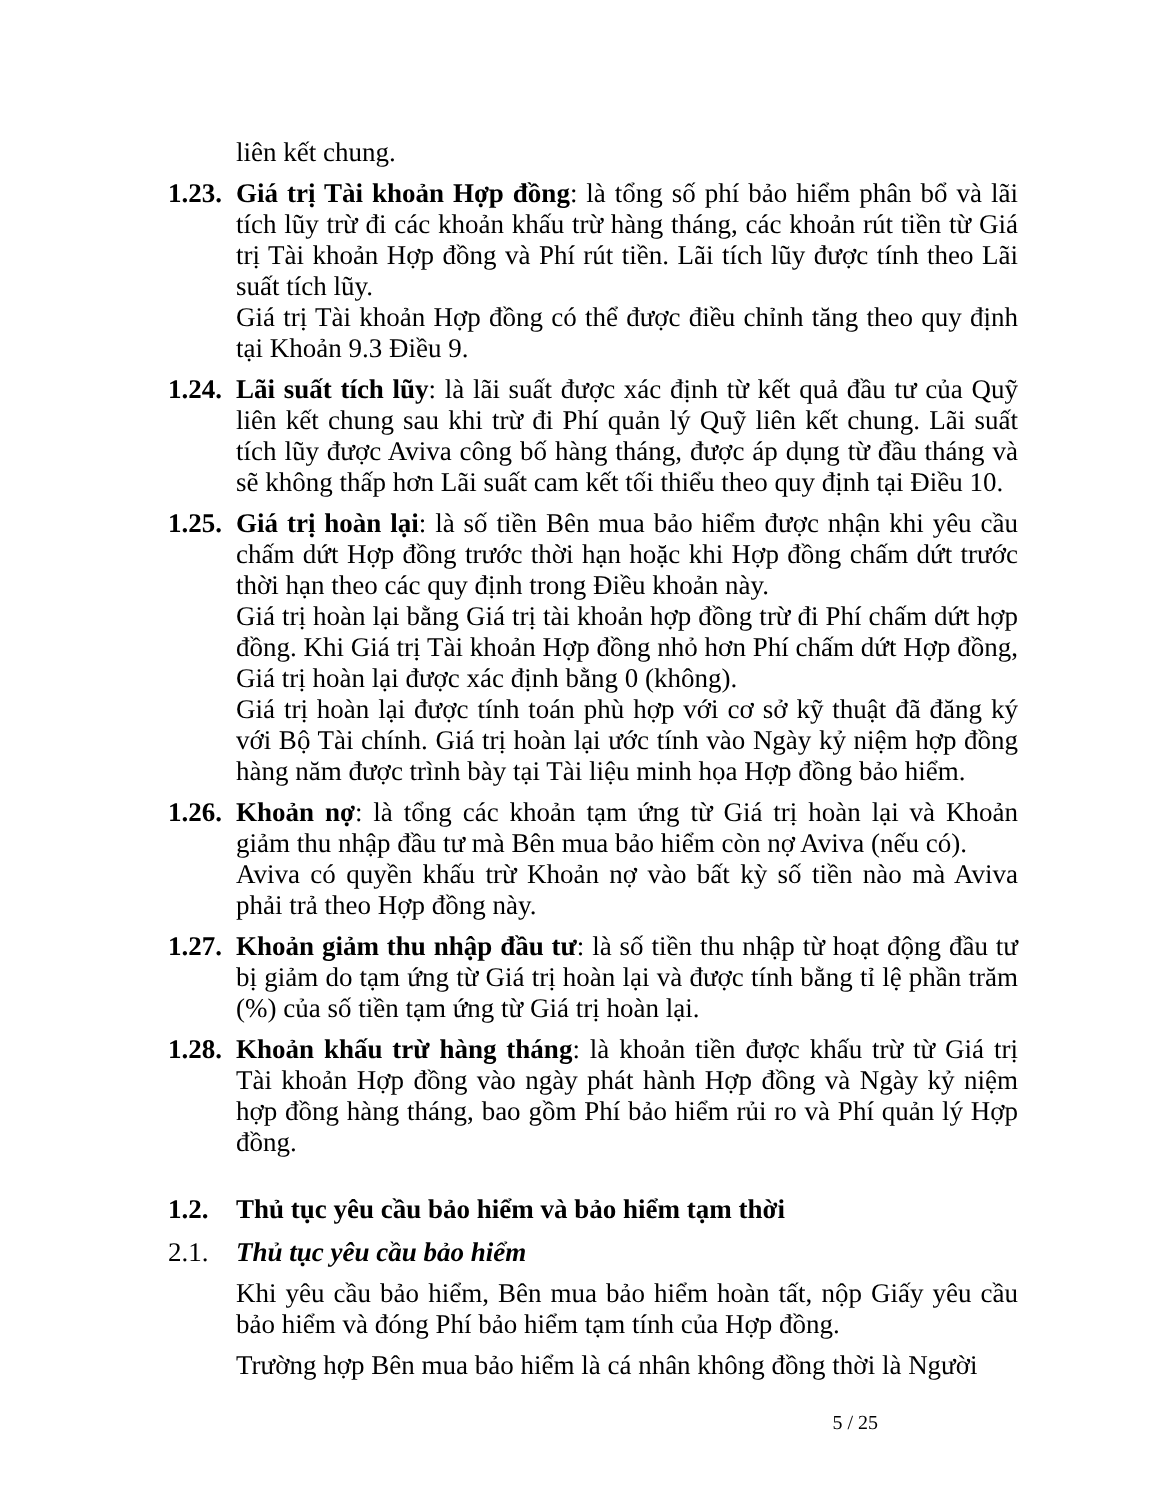liên kết chung.
1.23.
Giá trị Tài khoản Hợp đồng: là tổng số phí bảo hiểm phân bổ và lãi tích lũy trừ đi các khoản khấu trừ hàng tháng, các khoản rút tiền từ Giá trị Tài khoản Hợp đồng và Phí rút tiền. Lãi tích lũy được tính theo Lãi suất tích lũy.
Giá trị Tài khoản Hợp đồng có thể được điều chỉnh tăng theo quy định tại Khoản 9.3 Điều 9.
1.24.
Lãi suất tích lũy: là lãi suất được xác định từ kết quả đầu tư của Quỹ liên kết chung sau khi trừ đi Phí quản lý Quỹ liên kết chung. Lãi suất tích lũy được Aviva công bố hàng tháng, được áp dụng từ đầu tháng và sẽ không thấp hơn Lãi suất cam kết tối thiểu theo quy định tại Điều 10.
1.25.
Giá trị hoàn lại: là số tiền Bên mua bảo hiểm được nhận khi yêu cầu chấm dứt Hợp đồng trước thời hạn hoặc khi Hợp đồng chấm dứt trước thời hạn theo các quy định trong Điều khoản này.
Giá trị hoàn lại bằng Giá trị tài khoản hợp đồng trừ đi Phí chấm dứt hợp đồng. Khi Giá trị Tài khoản Hợp đồng nhỏ hơn Phí chấm dứt Hợp đồng, Giá trị hoàn lại được xác định bằng 0 (không).
Giá trị hoàn lại được tính toán phù hợp với cơ sở kỹ thuật đã đăng ký với Bộ Tài chính. Giá trị hoàn lại ước tính vào Ngày kỷ niệm hợp đồng hàng năm được trình bày tại Tài liệu minh họa Hợp đồng bảo hiểm.
1.26.
Khoản nợ: là tổng các khoản tạm ứng từ Giá trị hoàn lại và Khoản giảm thu nhập đầu tư mà Bên mua bảo hiểm còn nợ Aviva (nếu có).
Aviva có quyền khấu trừ Khoản nợ vào bất kỳ số tiền nào mà Aviva phải trả theo Hợp đồng này.
1.27.
Khoản giảm thu nhập đầu tư: là số tiền thu nhập từ hoạt động đầu tư bị giảm do tạm ứng từ Giá trị hoàn lại và được tính bằng tỉ lệ phần trăm (%) của số tiền tạm ứng từ Giá trị hoàn lại.
1.28.
Khoản khấu trừ hàng tháng: là khoản tiền được khấu trừ từ Giá trị Tài khoản Hợp đồng vào ngày phát hành Hợp đồng và Ngày kỷ niệm hợp đồng hàng tháng, bao gồm Phí bảo hiểm rủi ro và Phí quản lý Hợp đồng.
1.2. Thủ tục yêu cầu bảo hiểm và bảo hiểm tạm thời
2.1. Thủ tục yêu cầu bảo hiểm
Khi yêu cầu bảo hiểm, Bên mua bảo hiểm hoàn tất, nộp Giấy yêu cầu bảo hiểm và đóng Phí bảo hiểm tạm tính của Hợp đồng.
Trường hợp Bên mua bảo hiểm là cá nhân không đồng thời là Người
5 / 25